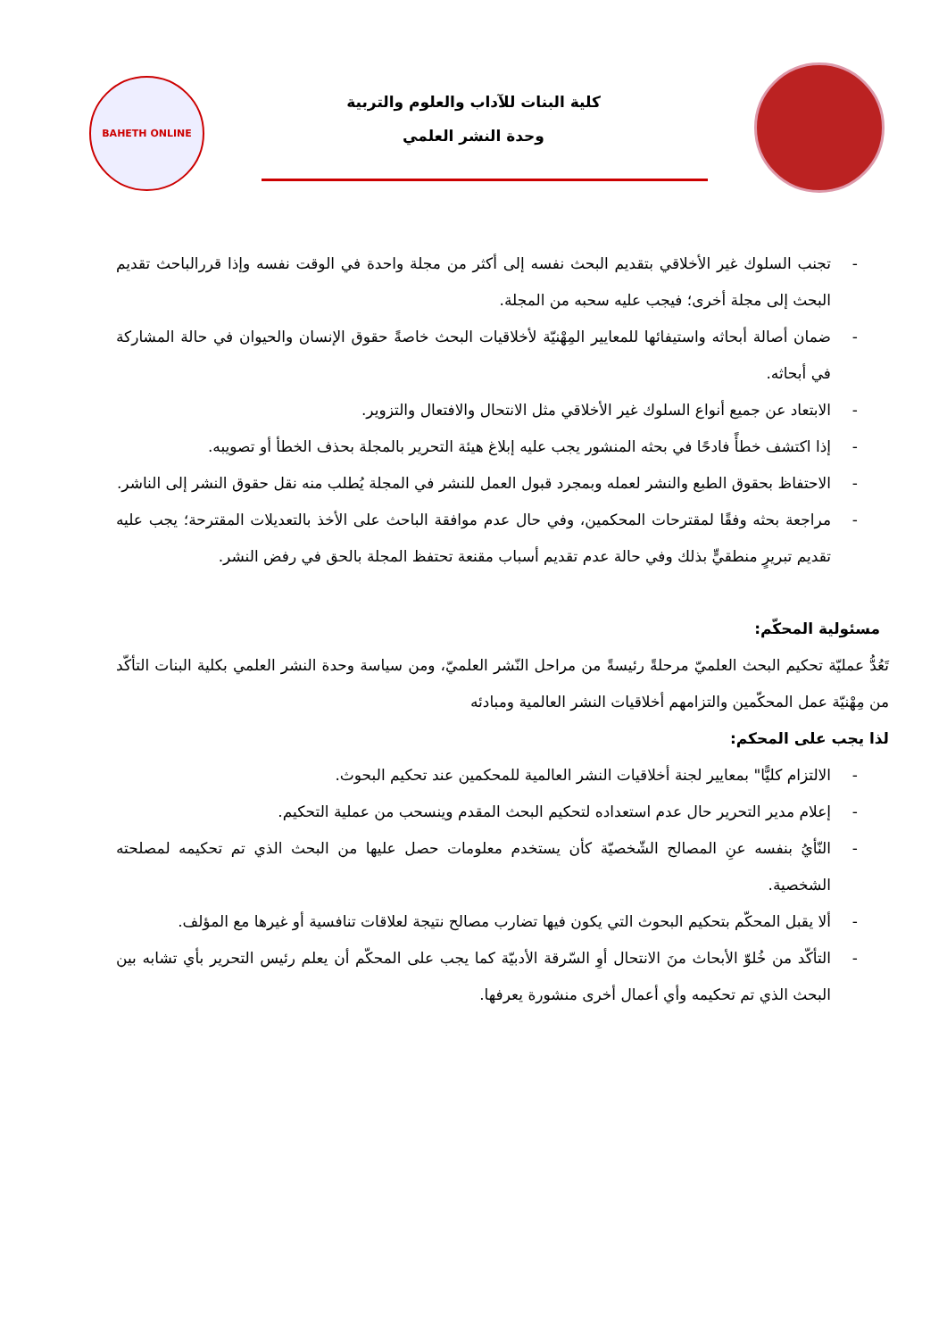كلية البنات للآداب والعلوم والتربية
وحدة النشر العلمي
BAHETH ONLINE
- تجنب السلوك غير الأخلاقي بتقديم البحث نفسه إلى أكثر من مجلة واحدة في الوقت نفسه وإذا قررالباحث تقديم البحث إلى مجلة أخرى؛ فيجب عليه سحبه من المجلة.
- ضمان أصالة أبحاثه واستيفائها للمعايير المِهْنيّة لأخلاقيات البحث خاصةً حقوق الإنسان والحيوان في حالة المشاركة في أبحاثه.
- الابتعاد عن جميع أنواع السلوك غير الأخلاقي مثل الانتحال والافتعال والتزوير.
- إذا اكتشف خطأً فادحًا في بحثه المنشور يجب عليه إبلاغ هيئة التحرير بالمجلة بحذف الخطأ أو تصويبه.
- الاحتفاظ بحقوق الطبع والنشر لعمله وبمجرد قبول العمل للنشر في المجلة يُطلب منه نقل حقوق النشر إلى الناشر.
- مراجعة بحثه وفقًا لمقترحات المحكمين، وفي حال عدم موافقة الباحث على الأخذ بالتعديلات المقترحة؛ يجب عليه تقديم تبريرٍ منطقيٍّ بذلك وفي حالة عدم تقديم أسباب مقنعة تحتفظ المجلة بالحق في رفض النشر.
مسئولية المحكّم:
تَعُدُّ عمليّة تحكيم البحث العلميّ مرحلةً رئيسةً من مراحل النّشر العلميّ، ومن سياسة وحدة النشر العلمي بكلية البنات التأكّد من مِهْنيّة عمل المحكّمين والتزامهم أخلاقيات النشر العالمية ومبادئه
لذا يجب على المحكم:
- الالتزام كليًّا" بمعايير لجنة أخلاقيات النشر العالمية للمحكمين عند تحكيم البحوث.
- إعلام مدير التحرير حال عدم استعداده لتحكيم البحث المقدم وينسحب من عملية التحكيم.
- النّأيُ بنفسه عنِ المصالح الشّخصيّة كأن يستخدم معلومات حصل عليها من البحث الذي تم تحكيمه لمصلحته الشخصية.
- ألا يقبل المحكّم بتحكيم البحوث التي يكون فيها تضارب مصالح نتيجة لعلاقات تنافسية أو غيرها مع المؤلف.
- التأكّد من خُلوّ الأبحاث منَ الانتحال أوِ السّرقة الأدبيّة كما يجب على المحكّم أن يعلم رئيس التحرير بأي تشابه بين البحث الذي تم تحكيمه وأي أعمال أخرى منشورة يعرفها.